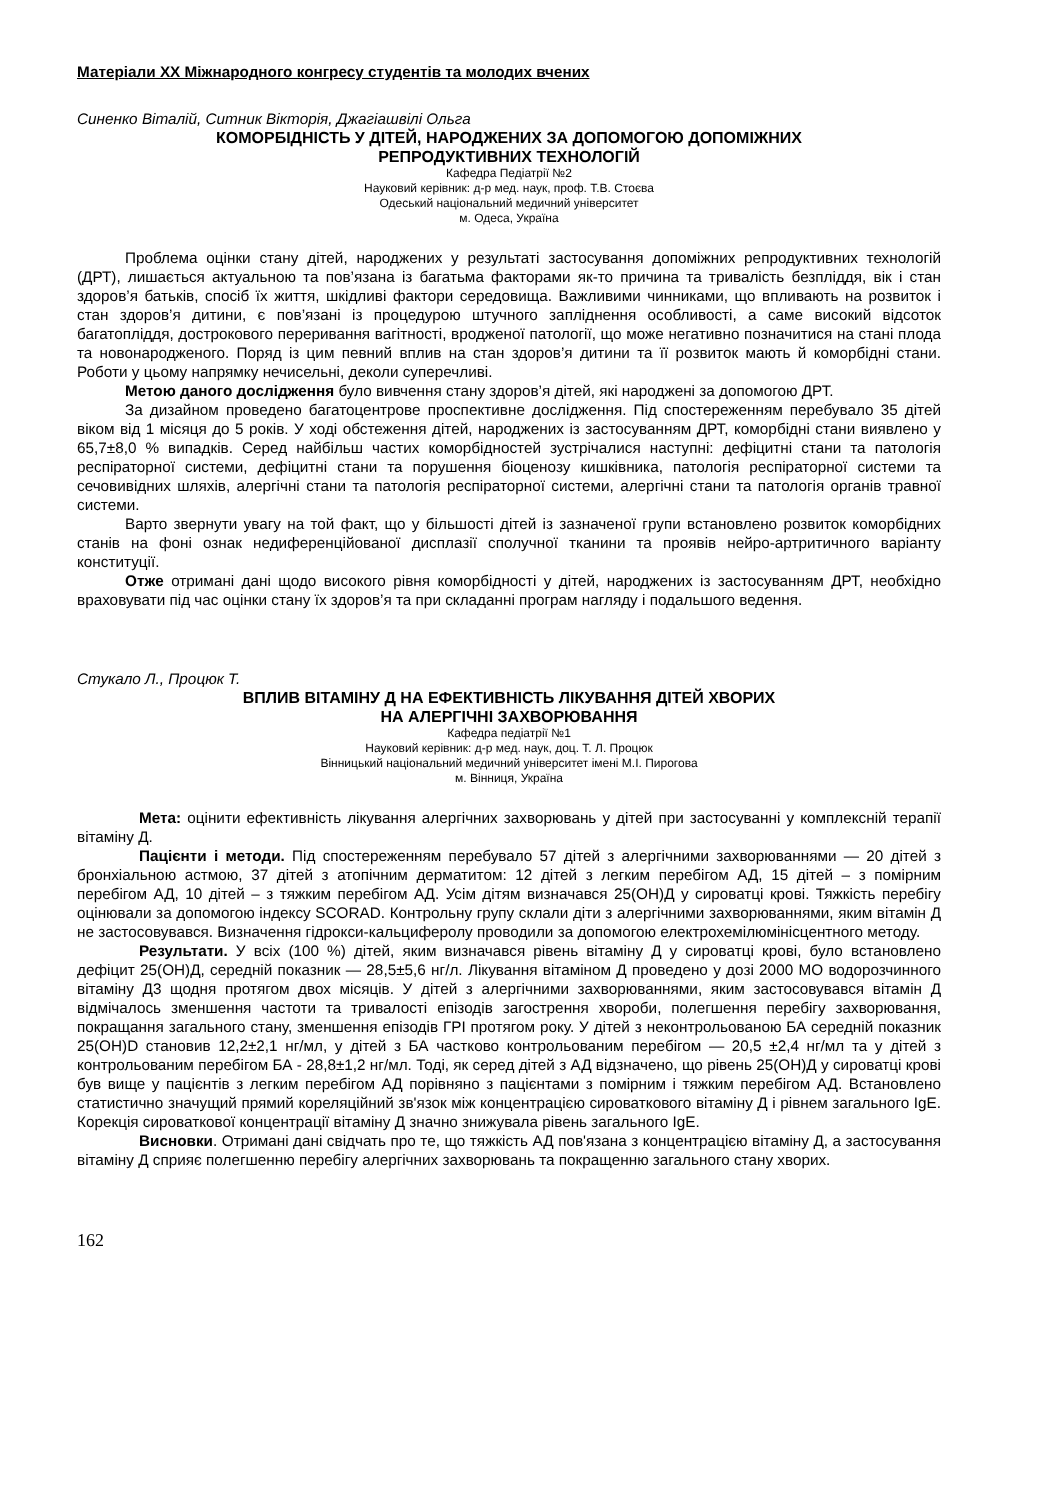Матеріали XX Міжнародного конгресу студентів та молодих вчених
Синенко Віталій, Ситник Вікторія, Джагіашвілі Ольга
КОМОРБІДНІСТЬ У ДІТЕЙ, НАРОДЖЕНИХ ЗА ДОПОМОГОЮ ДОПОМІЖНИХ
РЕПРОДУКТИВНИХ ТЕХНОЛОГІЙ
Кафедра Педіатрії №2
Науковий керівник: д-р мед. наук, проф. Т.В. Стоєва
Одеський національний медичний університет
м. Одеса, Україна
Проблема оцінки стану дітей, народжених у результаті застосування допоміжних репродуктивних технологій (ДРТ), лишається актуальною та пов’язана із багатьма факторами як-то причина та тривалість безпліддя, вік і стан здоров’я батьків, спосіб їх життя, шкідливі фактори середовища. Важливими чинниками, що впливають на розвиток і стан здоров’я дитини, є пов’язані із процедурою штучного запліднення особливості, а саме високий відсоток багатопліддя, дострокового переривання вагітності, вродженої патології, що може негативно позначитися на стані плода та новонародженого. Поряд із цим певний вплив на стан здоров’я дитини та її розвиток мають й коморбідні стани. Роботи у цьому напрямку нечисельні, деколи суперечливі.
Метою даного дослідження було вивчення стану здоров’я дітей, які народжені за допомогою ДРТ.
За дизайном проведено багатоцентрове проспективне дослідження. Під спостереженням перебувало 35 дітей віком від 1 місяця до 5 років. У ході обстеження дітей, народжених із застосуванням ДРТ, коморбідні стани виявлено у 65,7±8,0 % випадків. Серед найбільш частих коморбідностей зустрічалися наступні: дефіцитні стани та патологія респіраторної системи, дефіцитні стани та порушення біоценозу кишківника, патологія респіраторної системи та сечовивідних шляхів, алергічні стани та патологія респіраторної системи, алергічні стани та патологія органів травної системи.
Варто звернути увагу на той факт, що у більшості дітей із зазначеної групи встановлено розвиток коморбідних станів на фоні ознак недиференційованої дисплазії сполучної тканини та проявів нейро-артритичного варіанту конституції.
Отже отримані дані щодо високого рівня коморбідності у дітей, народжених із застосуванням ДРТ, необхідно враховувати під час оцінки стану їх здоров’я та при складанні програм нагляду і подальшого ведення.
Стукало Л., Процюк Т.
ВПЛИВ ВІТАМІНУ Д НА ЕФЕКТИВНІСТЬ ЛІКУВАННЯ ДІТЕЙ ХВОРИХ
НА АЛЕРГІЧНІ ЗАХВОРЮВАННЯ
Кафедра педіатрії №1
Науковий керівник: д-р мед. наук, доц. Т. Л. Процюк
Вінницький національний медичний університет імені М.І. Пирогова
м. Вінниця, Україна
Мета: оцінити ефективність лікування алергічних захворювань у дітей при застосуванні у комплексній терапії вітаміну Д.
Пацієнти і методи. Під спостереженням перебувало 57 дітей з алергічними захворюваннями — 20 дітей з бронхіальною астмою, 37 дітей з атопічним дерматитом: 12 дітей з легким перебігом АД, 15 дітей – з помірним перебігом АД, 10 дітей – з тяжким перебігом АД. Усім дітям визначався 25(ОН)Д у сироватці крові. Тяжкість перебігу оцінювали за допомогою індексу SCORAD. Контрольну групу склали діти з алергічними захворюваннями, яким вітамін Д не застосовувався. Визначення гідрокси-кальциферолу проводили за допомогою електрохемілюмінісцентного методу.
Результати. У всіх (100 %) дітей, яким визначався рівень вітаміну Д у сироватці крові, було встановлено дефіцит 25(ОН)Д, середній показник — 28,5±5,6 нг/л. Лікування вітаміном Д проведено у дозі 2000 МО водорозчинного вітаміну Д3 щодня протягом двох місяців. У дітей з алергічними захворюваннями, яким застосовувався вітамін Д відмічалось зменшення частоти та тривалості епізодів загострення хвороби, полегшення перебігу захворювання, покращання загального стану, зменшення епізодів ГРІ протягом року. У дітей з неконтрольованою БА середній показник 25(OH)D становив 12,2±2,1 нг/мл, у дітей з БА частково контрольованим перебігом — 20,5 ±2,4 нг/мл та у дітей з контрольованим перебігом БА - 28,8±1,2 нг/мл. Тоді, як серед дітей з АД відзначено, що рівень 25(ОН)Д у сироватці крові був вище у пацієнтів з легким перебігом АД порівняно з пацієнтами з помірним і тяжким перебігом АД. Встановлено статистично значущий прямий кореляційний зв'язок між концентрацією сироваткового вітаміну Д і рівнем загального IgE. Корекція сироваткової концентрації вітаміну Д значно знижувала рівень загального IgE.
Висновки. Отримані дані свідчать про те, що тяжкість АД пов'язана з концентрацією вітаміну Д, а застосування вітаміну Д сприяє полегшенню перебігу алергічних захворювань та покращенню загального стану хворих.
162